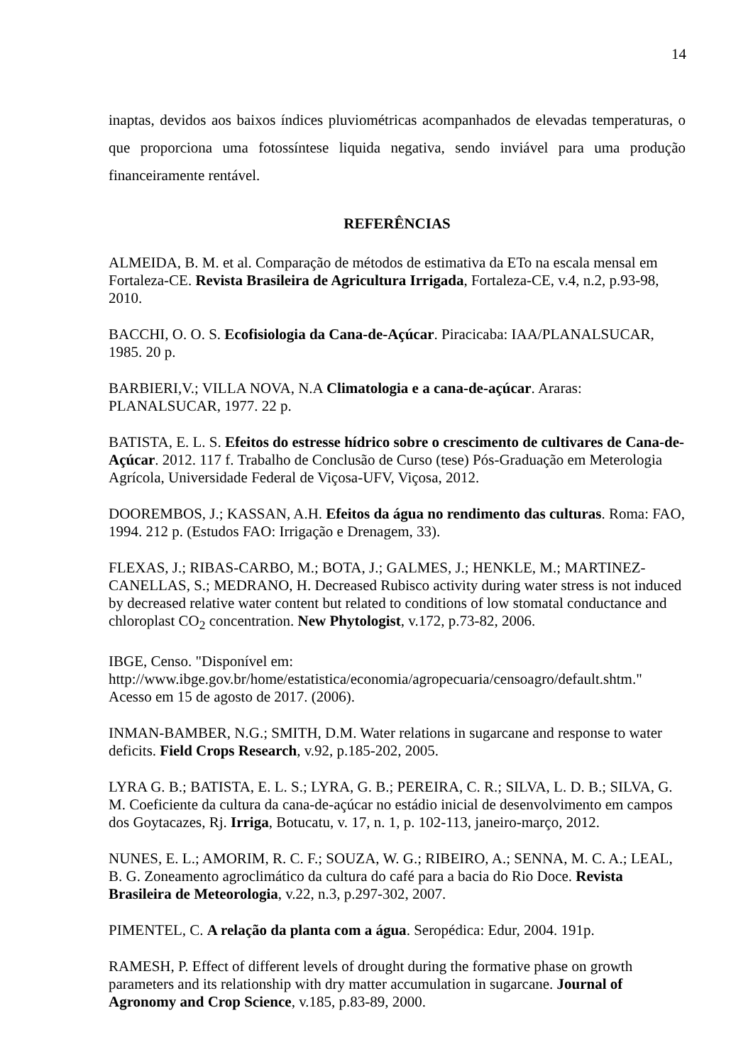14
inaptas, devidos aos baixos índices pluviométricas acompanhados de elevadas temperaturas, o que proporciona uma fotossíntese liquida negativa, sendo inviável para uma produção financeiramente rentável.
REFERÊNCIAS
ALMEIDA, B. M. et al. Comparação de métodos de estimativa da ETo na escala mensal em Fortaleza-CE. Revista Brasileira de Agricultura Irrigada, Fortaleza-CE, v.4, n.2, p.93-98, 2010.
BACCHI, O. O. S. Ecofisiologia da Cana-de-Açúcar. Piracicaba: IAA/PLANALSUCAR, 1985. 20 p.
BARBIERI,V.; VILLA NOVA, N.A Climatologia e a cana-de-açúcar. Araras: PLANALSUCAR, 1977. 22 p.
BATISTA, E. L. S. Efeitos do estresse hídrico sobre o crescimento de cultivares de Cana-de-Açúcar. 2012. 117 f. Trabalho de Conclusão de Curso (tese) Pós-Graduação em Meterologia Agrícola, Universidade Federal de Viçosa-UFV, Viçosa, 2012.
DOOREMBOS, J.; KASSAN, A.H. Efeitos da água no rendimento das culturas. Roma: FAO, 1994. 212 p. (Estudos FAO: Irrigação e Drenagem, 33).
FLEXAS, J.; RIBAS-CARBO, M.; BOTA, J.; GALMES, J.; HENKLE, M.; MARTINEZ-CANELLAS, S.; MEDRANO, H. Decreased Rubisco activity during water stress is not induced by decreased relative water content but related to conditions of low stomatal conductance and chloroplast CO<sub>2</sub> concentration. New Phytologist, v.172, p.73-82, 2006.
IBGE, Censo. "Disponível em: http://www.ibge.gov.br/home/estatistica/economia/agropecuaria/censoagro/default.shtm." Acesso em 15 de agosto de 2017. (2006).
INMAN-BAMBER, N.G.; SMITH, D.M. Water relations in sugarcane and response to water deficits. Field Crops Research, v.92, p.185-202, 2005.
LYRA G. B.; BATISTA, E. L. S.; LYRA, G. B.; PEREIRA, C. R.; SILVA, L. D. B.; SILVA, G. M. Coeficiente da cultura da cana-de-açúcar no estádio inicial de desenvolvimento em campos dos Goytacazes, Rj. Irriga, Botucatu, v. 17, n. 1, p. 102-113, janeiro-março, 2012.
NUNES, E. L.; AMORIM, R. C. F.; SOUZA, W. G.; RIBEIRO, A.; SENNA, M. C. A.; LEAL, B. G. Zoneamento agroclimático da cultura do café para a bacia do Rio Doce. Revista Brasileira de Meteorologia, v.22, n.3, p.297-302, 2007.
PIMENTEL, C. A relação da planta com a água. Seropédica: Edur, 2004. 191p.
RAMESH, P. Effect of different levels of drought during the formative phase on growth parameters and its relationship with dry matter accumulation in sugarcane. Journal of Agronomy and Crop Science, v.185, p.83-89, 2000.